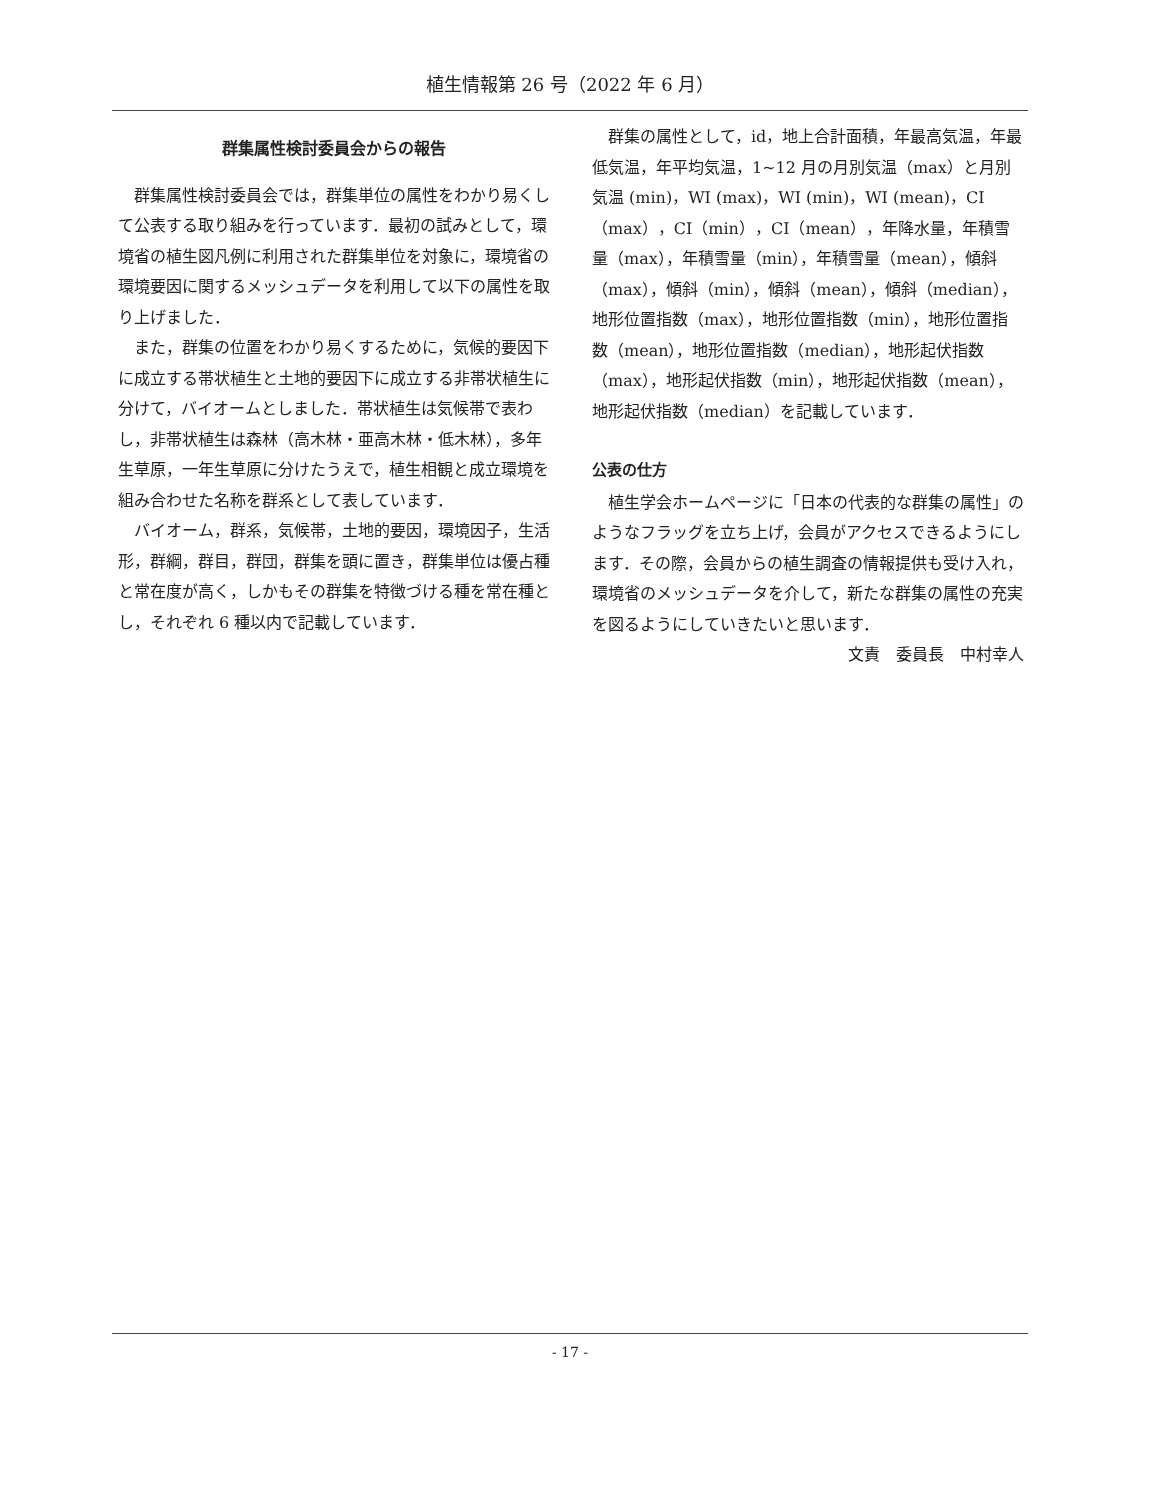植生情報第 26 号（2022 年 6 月）
群集属性検討委員会からの報告
群集属性検討委員会では，群集単位の属性をわかり易くして公表する取り組みを行っています．最初の試みとして，環境省の植生図凡例に利用された群集単位を対象に，環境省の環境要因に関するメッシュデータを利用して以下の属性を取り上げました．
また，群集の位置をわかり易くするために，気候的要因下に成立する帯状植生と土地的要因下に成立する非帯状植生に分けて，バイオームとしました．帯状植生は気候帯で表わし，非帯状植生は森林（高木林・亜高木林・低木林），多年生草原，一年生草原に分けたうえで，植生相観と成立環境を組み合わせた名称を群系として表しています．
バイオーム，群系，気候帯，土地的要因，環境因子，生活形，群綱，群目，群団，群集を頭に置き，群集単位は優占種と常在度が高く，しかもその群集を特徴づける種を常在種とし，それぞれ 6 種以内で記載しています．
群集の属性として，id，地上合計面積，年最高気温，年最低気温，年平均気温，1~12 月の月別気温（max）と月別気温 (min)，WI (max)，WI (min)，WI (mean)，CI（max），CI（min），CI（mean），年降水量，年積雪量（max），年積雪量（min），年積雪量（mean），傾斜（max），傾斜（min），傾斜（mean），傾斜（median），地形位置指数（max），地形位置指数（min），地形位置指数（mean），地形位置指数（median），地形起伏指数（max），地形起伏指数（min），地形起伏指数（mean），地形起伏指数（median）を記載しています．
公表の仕方
植生学会ホームページに「日本の代表的な群集の属性」のようなフラッグを立ち上げ，会員がアクセスできるようにします．その際，会員からの植生調査の情報提供も受け入れ，環境省のメッシュデータを介して，新たな群集の属性の充実を図るようにしていきたいと思います．
文責　委員長　中村幸人
- 17 -